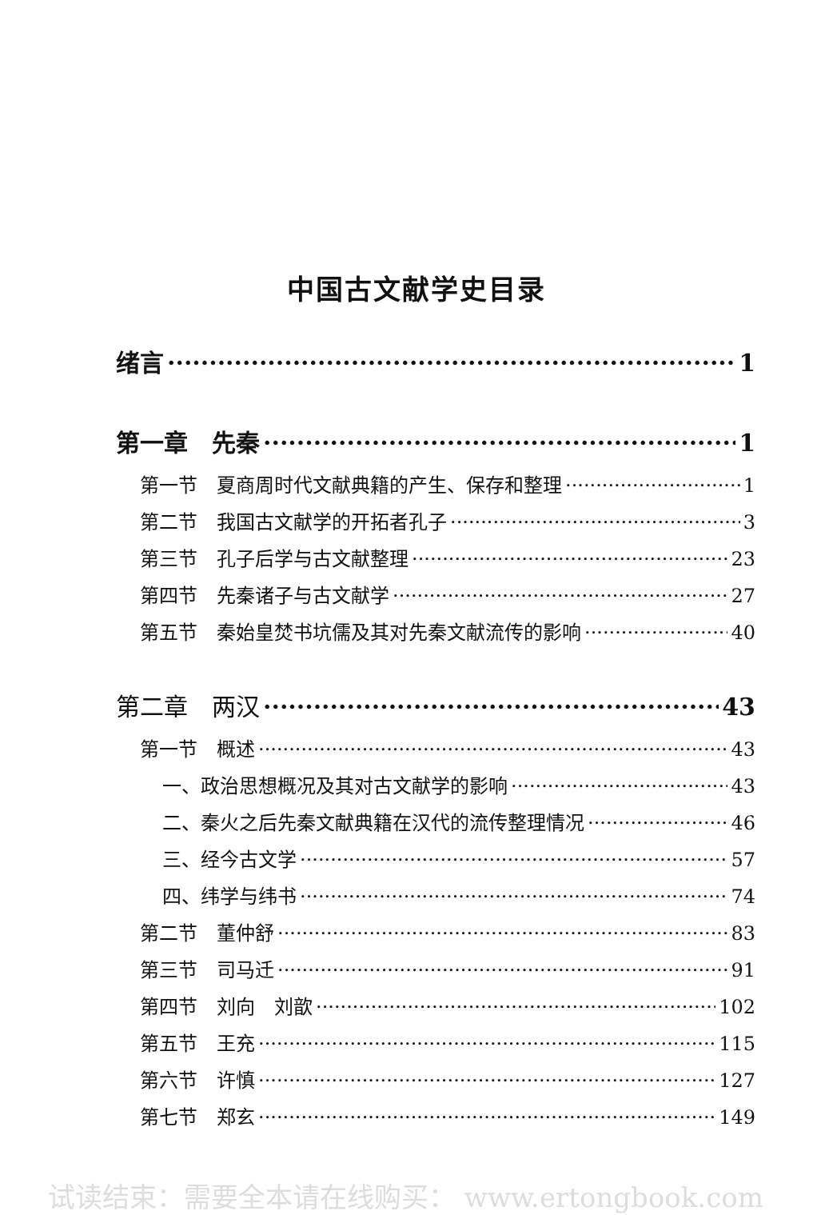中国古文献学史目录
绪言 1
第一章　先秦 1
第一节　夏商周时代文献典籍的产生、保存和整理 1
第二节　我国古文献学的开拓者孔子 3
第三节　孔子后学与古文献整理 23
第四节　先秦诸子与古文献学 27
第五节　秦始皇焚书坑儒及其对先秦文献流传的影响 40
第二章　两汉 43
第一节　概述 43
一、政治思想概况及其对古文献学的影响 43
二、秦火之后先秦文献典籍在汉代的流传整理情况 46
三、经今古文学 57
四、纬学与纬书 74
第二节　董仲舒 83
第三节　司马迁 91
第四节　刘向　刘歆 102
第五节　王充 115
第六节　许慎 127
第七节　郑玄 149
试读结束：需要全本请在线购买： www.ertongbook.com